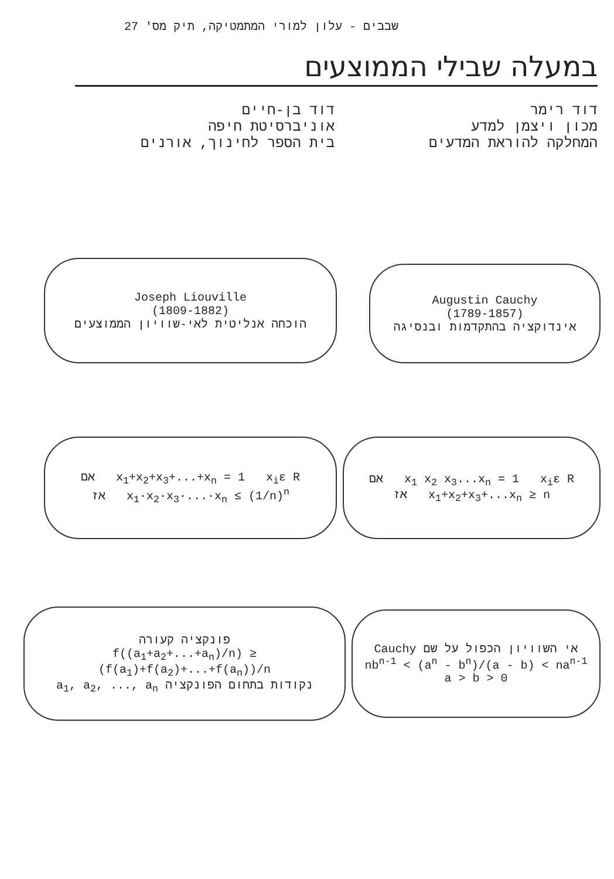שבבים - עלון למורי המתמטיקה, תיק מס' 27
במעלה שבילי הממוצעים
דוד רימר
מכון ויצמן למדע
המחלקה להוראת המדעים
דוד בן-חיים
אוניברסיטת חיפה
בית הספר לחינוך, אורנים
Augustin Cauchy
(1789-1857)
אינדוקציה בהתקדמות ובנסיגה
Joseph Liouville
(1809-1882)
הוכחה אנליטית לאי-שוויון הממוצעים
אם x<sub>1</sub> x<sub>2</sub> x<sub>3</sub>...x<sub>n</sub> = 1 x<sub>i</sub>ε R
אז x<sub>1</sub>+x<sub>2</sub>+x<sub>3</sub>+...x<sub>n</sub> ≥ n
אם x<sub>1</sub>+x<sub>2</sub>+x<sub>3</sub>+...+x<sub>n</sub> = 1 x<sub>i</sub>ε R
אז x<sub>1</sub>·x<sub>2</sub>·x<sub>3</sub>·...·x<sub>n</sub> ≤ (1/n)<sup>n</sup>
אי השוויון הכפול על שם Cauchy
nb<sup>n-1</sup> < (a<sup>n</sup> - b<sup>n</sup>)/(a - b) < na<sup>n-1</sup>
a > b > 0
פונקציה קעורה
f((a<sub>1</sub>+a<sub>2</sub>+...+a<sub>n</sub>)/n) ≥ (f(a<sub>1</sub>)+f(a<sub>2</sub>)+...+f(a<sub>n</sub>))/n
נקודות בתחום הפונקציה a<sub>1</sub>, a<sub>2</sub>, ..., a<sub>n</sub>